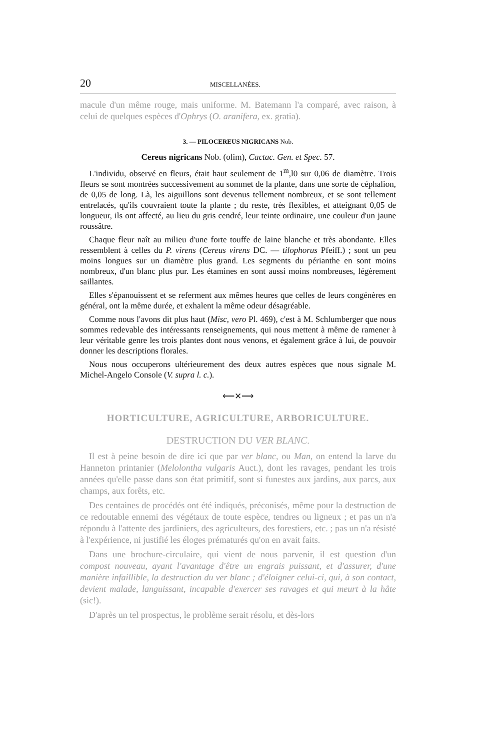20 MISCELLANÉES.
macule d'un même rouge, mais uniforme. M. Batemann l'a comparé, avec raison, à celui de quelques espèces d'Ophrys (O. aranifera, ex. gratia).
3. — PILOCEREUS NIGRICANS Nob.
Cereus nigricans Nob. (olim), Cactac. Gen. et Spec. 57.
L'individu, observé en fleurs, était haut seulement de 1<sup>m</sup>,l0 sur 0,06 de diamètre. Trois fleurs se sont montrées successivement au sommet de la plante, dans une sorte de céphalion, de 0,05 de long. Là, les aiguillons sont devenus tellement nombreux, et se sont tellement entrelacés, qu'ils couvraient toute la plante ; du reste, très flexibles, et atteignant 0,05 de longueur, ils ont affecté, au lieu du gris cendré, leur teinte ordinaire, une couleur d'un jaune roussâtre.
Chaque fleur naît au milieu d'une forte touffe de laine blanche et très abondante. Elles ressemblent à celles du P. virens (Cereus virens DC. — tilophorus Pfeiff.) ; sont un peu moins longues sur un diamètre plus grand. Les segments du périanthe en sont moins nombreux, d'un blanc plus pur. Les étamines en sont aussi moins nombreuses, légèrement saillantes.
Elles s'épanouissent et se referment aux mêmes heures que celles de leurs congénères en général, ont la même durée, et exhalent la même odeur désagréable.
Comme nous l'avons dit plus haut (Misc, vero Pl. 469), c'est à M. Schlumberger que nous sommes redevable des intéressants renseignements, qui nous mettent à même de ramener à leur véritable genre les trois plantes dont nous venons, et également grâce à lui, de pouvoir donner les descriptions florales.
Nous nous occuperons ultérieurement des deux autres espèces que nous signale M. Michel-Angelo Console (V. supra l. c.).
⟵✕⟶
HORTICULTURE, AGRICULTURE, ARBORICULTURE.
DESTRUCTION DU VER BLANC.
Il est à peine besoin de dire ici que par ver blanc, ou Man, on entend la larve du Hanneton printanier (Melolontha vulgaris Auct.), dont les ravages, pendant les trois années qu'elle passe dans son état primitif, sont si funestes aux jardins, aux parcs, aux champs, aux forêts, etc.
Des centaines de procédés ont été indiqués, préconisés, même pour la destruction de ce redoutable ennemi des végétaux de toute espèce, tendres ou ligneux ; et pas un n'a répondu à l'attente des jardiniers, des agriculteurs, des forestiers, etc. ; pas un n'a résisté à l'expérience, ni justifié les éloges prématurés qu'on en avait faits.
Dans une brochure-circulaire, qui vient de nous parvenir, il est question d'un compost nouveau, ayant l'avantage d'être un engrais puissant, et d'assurer, d'une manière infaillible, la destruction du ver blanc ; d'éloigner celui-ci, qui, à son contact, devient malade, languissant, incapable d'exercer ses ravages et qui meurt à la hâte (sic!).
D'après un tel prospectus, le problème serait résolu, et dès-lors